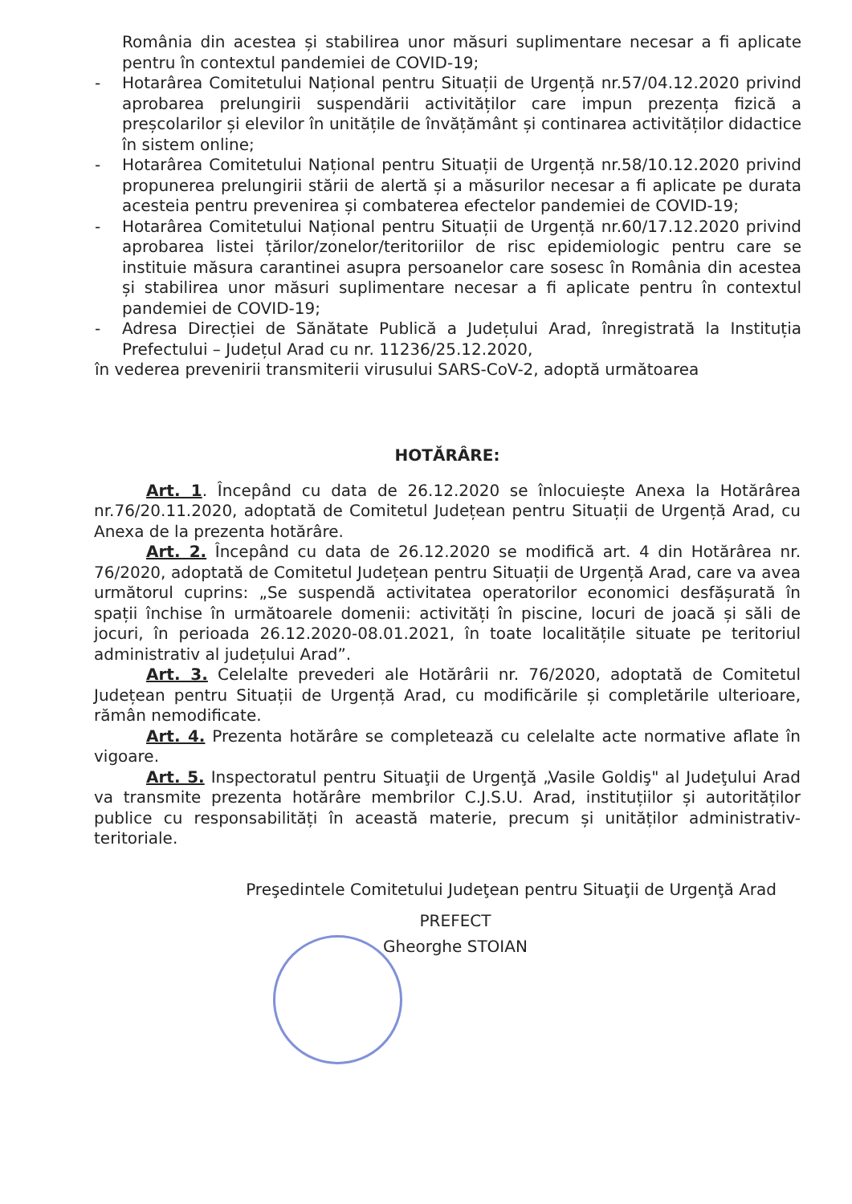România din acestea și stabilirea unor măsuri suplimentare necesar a fi aplicate pentru în contextul pandemiei de COVID-19;
- Hotarârea Comitetului Național pentru Situații de Urgență nr.57/04.12.2020 privind aprobarea prelungirii suspendării activităților care impun prezența fizică a preșcolarilor și elevilor în unitățile de învățământ și continarea activităților didactice în sistem online;
- Hotarârea Comitetului Național pentru Situații de Urgență nr.58/10.12.2020 privind propunerea prelungirii stării de alertă și a măsurilor necesar a fi aplicate pe durata acesteia pentru prevenirea și combaterea efectelor pandemiei de COVID-19;
- Hotarârea Comitetului Național pentru Situații de Urgență nr.60/17.12.2020 privind aprobarea listei țărilor/zonelor/teritoriilor de risc epidemiologic pentru care se instituie măsura carantinei asupra persoanelor care sosesc în România din acestea și stabilirea unor măsuri suplimentare necesar a fi aplicate pentru în contextul pandemiei de COVID-19;
- Adresa Direcției de Sănătate Publică a Județului Arad, înregistrată la Instituția Prefectului – Județul Arad cu nr. 11236/25.12.2020,
în vederea prevenirii transmiterii virusului SARS-CoV-2, adoptă următoarea
HOTĂRÂRE:
Art. 1. Începând cu data de 26.12.2020 se înlocuiește Anexa la Hotărârea nr.76/20.11.2020, adoptată de Comitetul Județean pentru Situații de Urgență Arad, cu Anexa de la prezenta hotărâre.
Art. 2. Începând cu data de 26.12.2020 se modifică art. 4 din Hotărârea nr. 76/2020, adoptată de Comitetul Județean pentru Situații de Urgență Arad, care va avea următorul cuprins: „Se suspendă activitatea operatorilor economici desfășurată în spații închise în următoarele domenii: activități în piscine, locuri de joacă și săli de jocuri, în perioada 26.12.2020-08.01.2021, în toate localitățile situate pe teritoriul administrativ al județului Arad”.
Art. 3. Celelalte prevederi ale Hotărârii nr. 76/2020, adoptată de Comitetul Județean pentru Situații de Urgență Arad, cu modificările și completările ulterioare, rămân nemodificate.
Art. 4. Prezenta hotărâre se completează cu celelalte acte normative aflate în vigoare.
Art. 5. Inspectoratul pentru Situaţii de Urgenţă „Vasile Goldiş" al Judeţului Arad va transmite prezenta hotărâre membrilor C.J.S.U. Arad, instituțiilor și autorităților publice cu responsabilități în această materie, precum și unităților administrativ-teritoriale.
Preşedintele Comitetului Judeţean pentru Situaţii de Urgenţă Arad
PREFECT
Gheorghe STOIAN